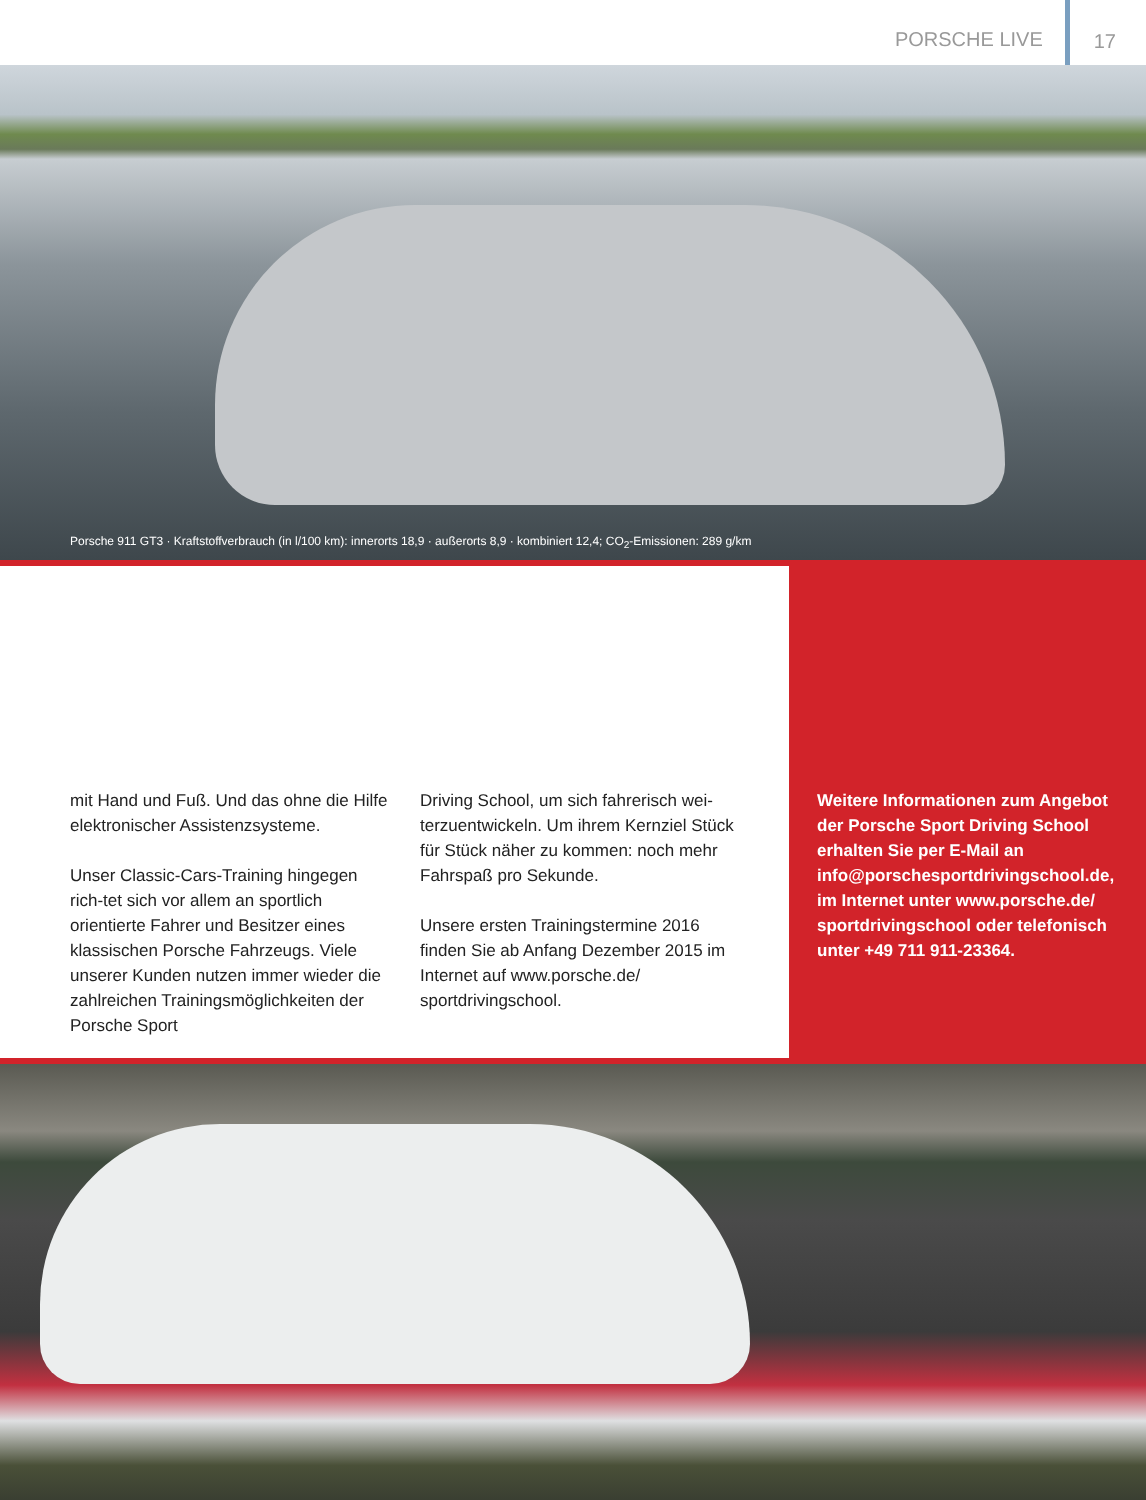PORSCHE LIVE 17
Porsche 911 GT3 · Kraftstoffverbrauch (in l/100 km): innerorts 18,9 · außerorts 8,9 · kombiniert 12,4; CO<sub>2</sub>-Emissionen: 289 g/km
mit Hand und Fuß. Und das ohne die Hilfe elektronischer Assistenzsysteme.
Unser Classic-Cars-Training hingegen rich-tet sich vor allem an sportlich orientierte Fahrer und Besitzer eines klassischen Porsche Fahrzeugs. Viele unserer Kunden nutzen immer wieder die zahlreichen Trainingsmöglichkeiten der Porsche Sport
Driving School, um sich fahrerisch wei-terzuentwickeln. Um ihrem Kernziel Stück für Stück näher zu kommen: noch mehr Fahrspaß pro Sekunde.
Unsere ersten Trainingstermine 2016 finden Sie ab Anfang Dezember 2015 im Internet auf www.porsche.de/ sportdrivingschool.
Weitere Informationen zum Angebot der Porsche Sport Driving School erhalten Sie per E-Mail an info@porschesportdrivingschool.de, im Internet unter www.porsche.de/ sportdrivingschool oder telefonisch unter +49 711 911-23364.